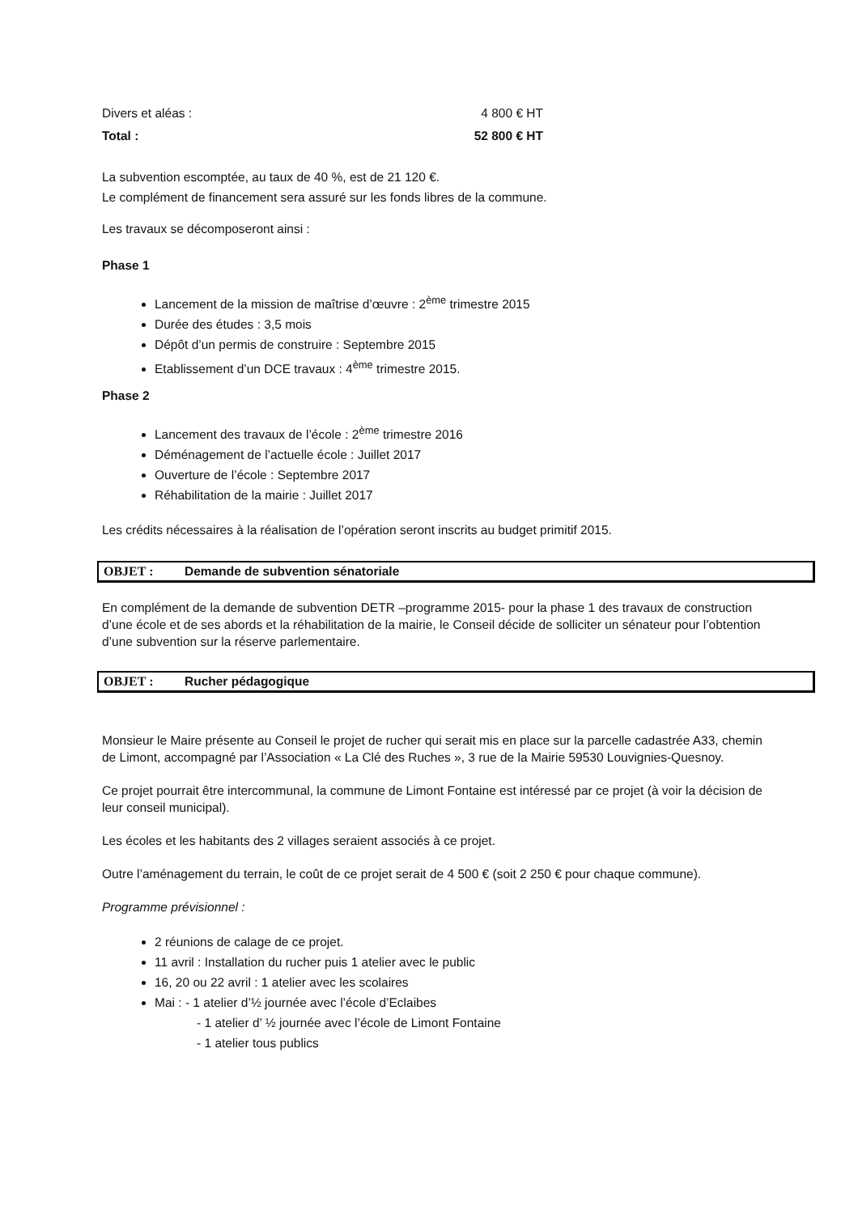Divers et aléas : 4 800 € HT
Total : 52 800 € HT
La subvention escomptée, au taux de 40 %, est de 21 120 €.
Le complément de financement sera assuré sur les fonds libres de la commune.
Les travaux se décomposeront ainsi :
Phase 1
Lancement de la mission de maîtrise d’œuvre : 2<sup>ème</sup> trimestre 2015
Durée des études : 3,5 mois
Dépôt d’un permis de construire : Septembre 2015
Etablissement d’un DCE travaux : 4<sup>ème</sup> trimestre 2015.
Phase 2
Lancement des travaux de l’école : 2<sup>ème</sup> trimestre 2016
Déménagement de l’actuelle école : Juillet 2017
Ouverture de l’école : Septembre 2017
Réhabilitation de la mairie : Juillet 2017
Les crédits nécessaires à la réalisation de l’opération seront inscrits au budget primitif 2015.
OBJET : Demande de subvention sénatoriale
En complément de la demande de subvention DETR –programme 2015- pour la phase 1 des travaux de construction d’une école et de ses abords et la réhabilitation de la mairie, le Conseil décide de solliciter un sénateur pour l’obtention d’une subvention sur la réserve parlementaire.
OBJET : Rucher pédagogique
Monsieur le Maire présente au Conseil le projet de rucher qui serait mis en place sur la parcelle cadastrée A33, chemin de Limont, accompagné par l’Association « La Clé des Ruches », 3 rue de la Mairie 59530 Louvignies-Quesnoy.
Ce projet pourrait être intercommunal, la commune de Limont Fontaine est intéressé par ce projet (à voir la décision de leur conseil municipal).
Les écoles et les habitants des 2 villages seraient associés à ce projet.
Outre l’aménagement du terrain, le coût de ce projet serait de 4 500 € (soit 2 250 € pour chaque commune).
Programme prévisionnel :
2 réunions de calage de ce projet.
11 avril : Installation du rucher puis 1 atelier avec le public
16, 20 ou 22 avril : 1 atelier avec les scolaires
Mai : - 1 atelier d’½ journée avec l’école d’Eclaibes
- 1 atelier d’ ½ journée avec l’école de Limont Fontaine
- 1 atelier tous publics